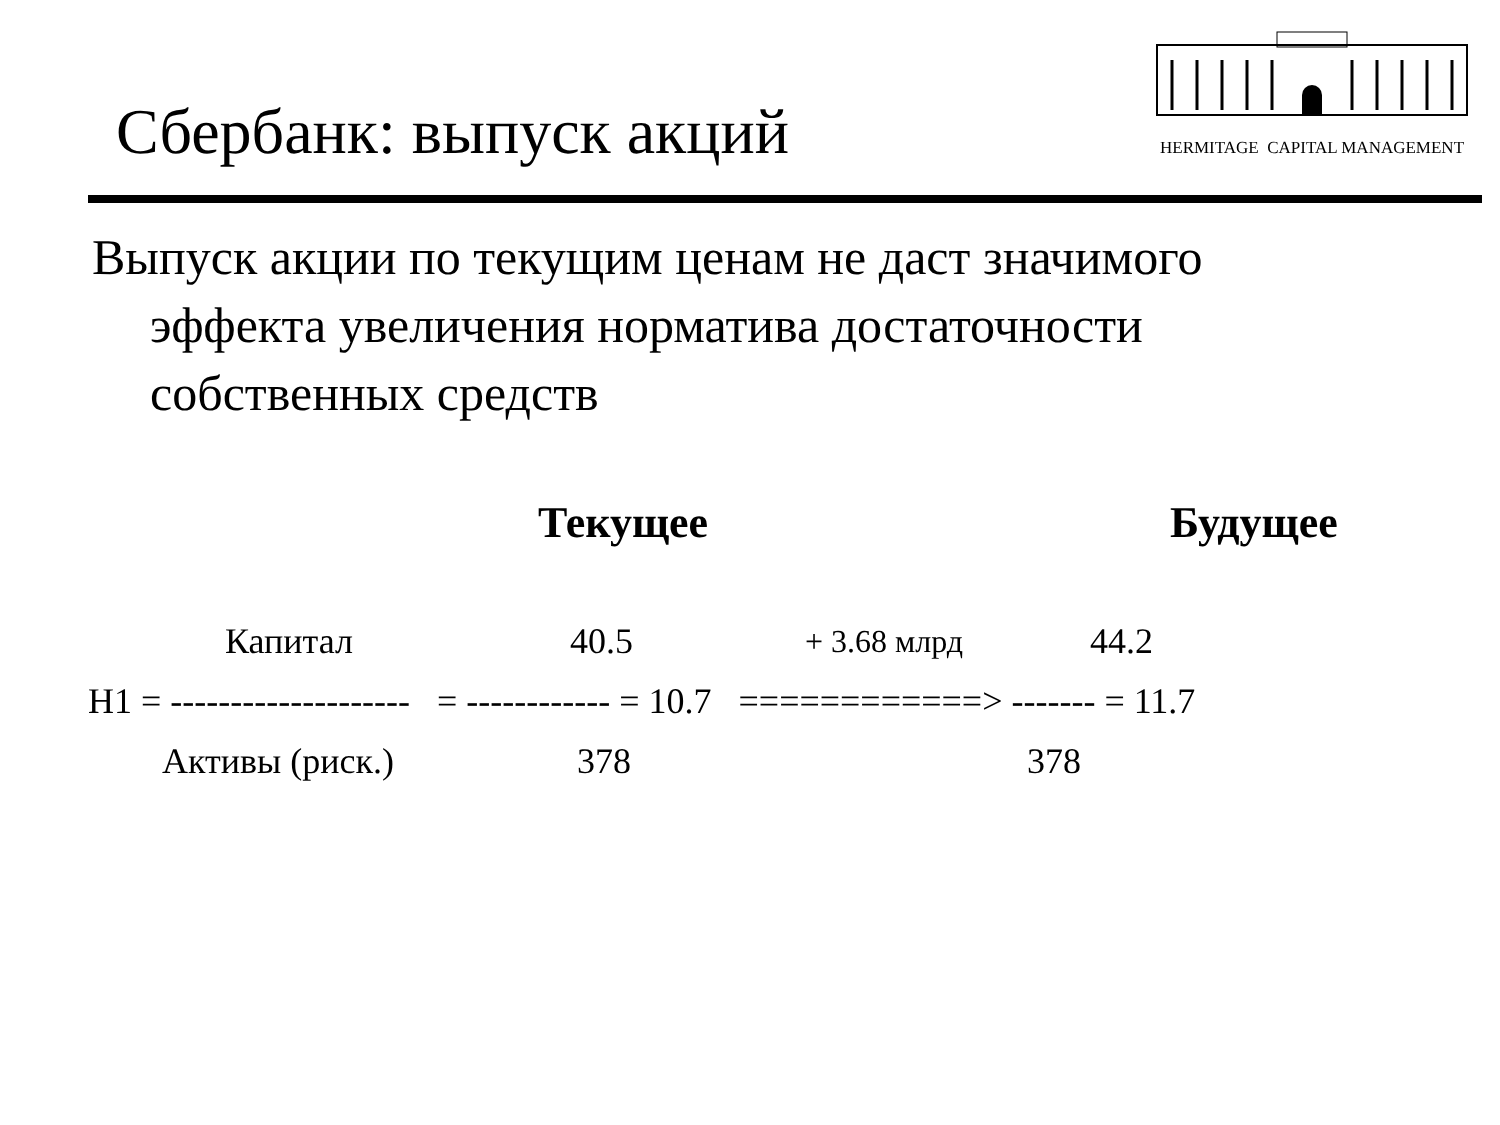Сбербанк: выпуск акций
HERMITAGE CAPITAL MANAGEMENT
Выпуск акции по текущим ценам не даст значимого
эффекта увеличения норматива достаточности
собственных средств
Текущее Будущее
Капитал 40.5 + 3.68 млрд 44.2
H1 = -------------------- = ------------ = 10.7 ============> ------- = 11.7
Активы (риск.) 378 378